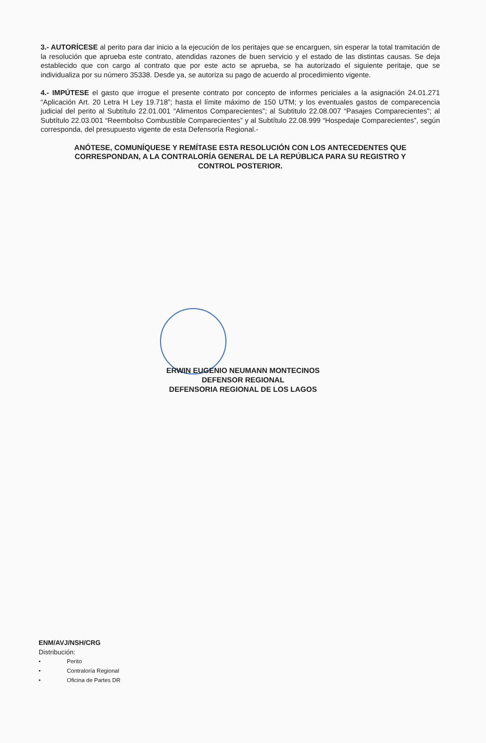3.- AUTORÍCESE al perito para dar inicio a la ejecución de los peritajes que se encarguen, sin esperar la total tramitación de la resolución que aprueba este contrato, atendidas razones de buen servicio y el estado de las distintas causas. Se deja establecido que con cargo al contrato que por este acto se aprueba, se ha autorizado el siguiente peritaje, que se individualiza por su número 35338. Desde ya, se autoriza su pago de acuerdo al procedimiento vigente.
4.- IMPÚTESE el gasto que irrogue el presente contrato por concepto de informes periciales a la asignación 24.01.271 “Aplicación Art. 20 Letra H Ley 19.718”; hasta el límite máximo de 150 UTM; y los eventuales gastos de comparecencia judicial del perito al Subtítulo 22.01.001 “Alimentos Comparecientes”; al Subtitulo 22.08.007 “Pasajes Comparecientes”; al Subtítulo 22.03.001 “Reembolso Combustible Comparecientes” y al Subtítulo 22.08.999 “Hospedaje Comparecientes”, según corresponda, del presupuesto vigente de esta Defensoría Regional.-
ANÓTESE, COMUNÍQUESE Y REMÍTASE ESTA RESOLUCIÓN CON LOS ANTECEDENTES QUE CORRESPONDAN, A LA CONTRALORÍA GENERAL DE LA REPÚBLICA PARA SU REGISTRO Y CONTROL POSTERIOR.
ERWIN EUGENIO NEUMANN MONTECINOS
DEFENSOR REGIONAL
DEFENSORIA REGIONAL DE LOS LAGOS
ENM/AVJ/NSH/CRG
Distribución:
• Perito
• Contraloría Regional
• Oficina de Partes DR